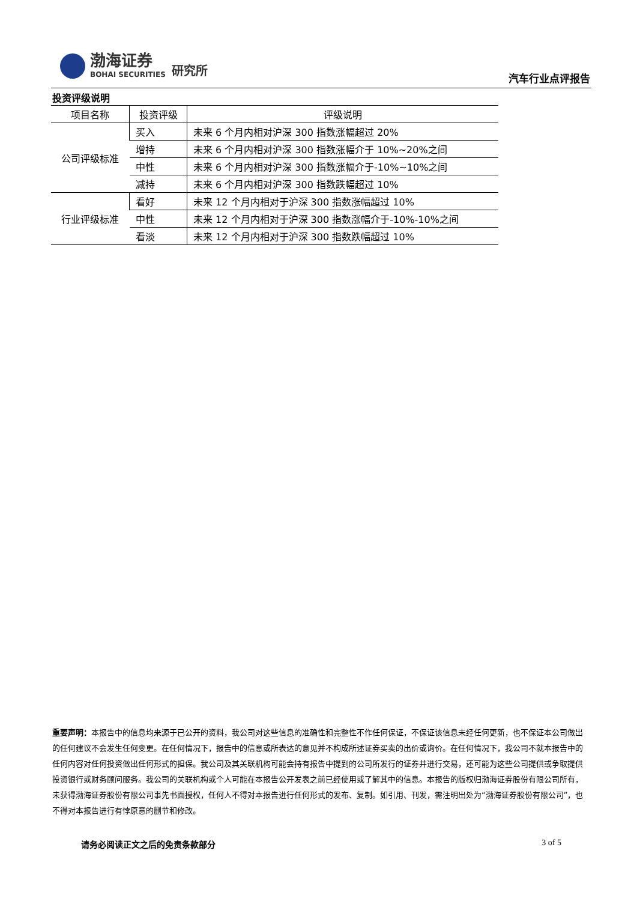渤海证券
BOHAI SECURITIES
研究所
汽车行业点评报告
投资评级说明
| 项目名称 | 投资评级 | 评级说明 |
| --- | --- | --- |
| 公司评级标准 | 买入 | 未来 6 个月内相对沪深 300 指数涨幅超过 20% |
| | 增持 | 未来 6 个月内相对沪深 300 指数涨幅介于 10%~20%之间 |
| | 中性 | 未来 6 个月内相对沪深 300 指数涨幅介于-10%~10%之间 |
| | 减持 | 未来 6 个月内相对沪深 300 指数跌幅超过 10% |
| 行业评级标准 | 看好 | 未来 12 个月内相对于沪深 300 指数涨幅超过 10% |
| | 中性 | 未来 12 个月内相对于沪深 300 指数涨幅介于-10%-10%之间 |
| | 看淡 | 未来 12 个月内相对于沪深 300 指数跌幅超过 10% |
重要声明：本报告中的信息均来源于已公开的资料，我公司对这些信息的准确性和完整性不作任何保证，不保证该信息未经任何更新，也不保证本公司做出的任何建议不会发生任何变更。在任何情况下，报告中的信息或所表达的意见并不构成所述证券买卖的出价或询价。在任何情况下，我公司不就本报告中的任何内容对任何投资做出任何形式的担保。我公司及其关联机构可能会持有报告中提到的公司所发行的证券并进行交易，还可能为这些公司提供或争取提供投资银行或财务顾问服务。我公司的关联机构或个人可能在本报告公开发表之前已经使用或了解其中的信息。本报告的版权归渤海证券股份有限公司所有，未获得渤海证券股份有限公司事先书面授权，任何人不得对本报告进行任何形式的发布、复制。如引用、刊发，需注明出处为“渤海证券股份有限公司”，也不得对本报告进行有悖原意的删节和修改。
请务必阅读正文之后的免责条款部分 3 of 5